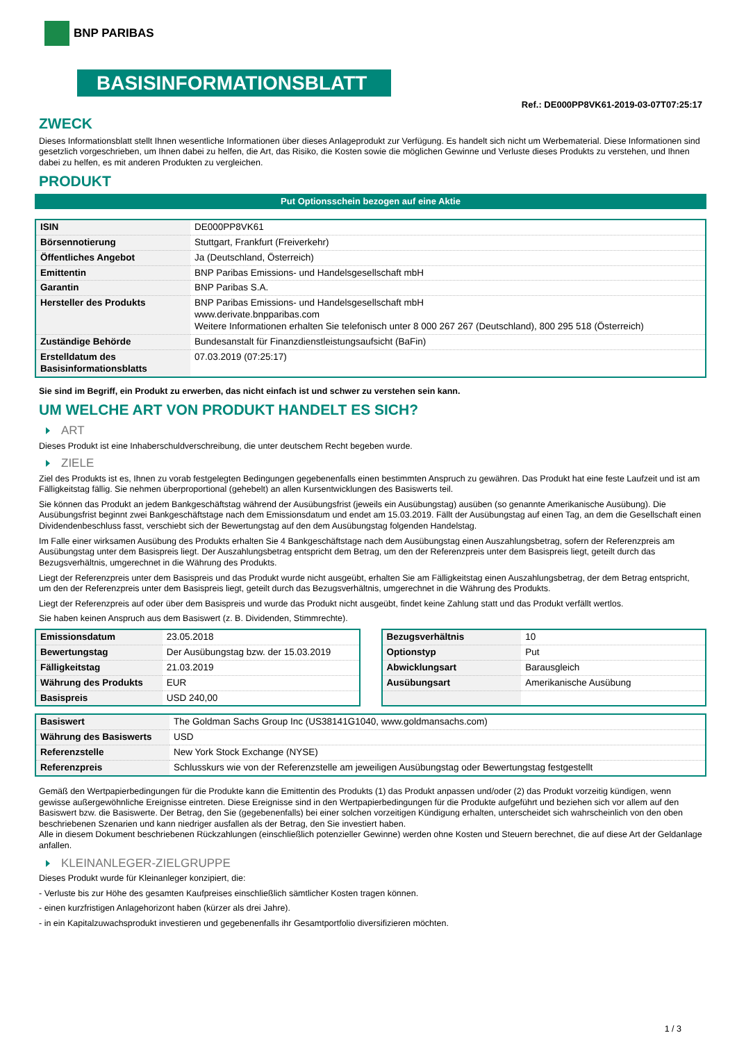BNP PARIBAS
BASISINFORMATIONSBLATT
Ref.: DE000PP8VK61-2019-03-07T07:25:17
ZWECK
Dieses Informationsblatt stellt Ihnen wesentliche Informationen über dieses Anlageprodukt zur Verfügung. Es handelt sich nicht um Werbematerial. Diese Informationen sind gesetzlich vorgeschrieben, um Ihnen dabei zu helfen, die Art, das Risiko, die Kosten sowie die möglichen Gewinne und Verluste dieses Produkts zu verstehen, und Ihnen dabei zu helfen, es mit anderen Produkten zu vergleichen.
PRODUKT
Put Optionsschein bezogen auf eine Aktie
| ISIN | DE000PP8VK61 |
| Börsennotierung | Stuttgart, Frankfurt (Freiverkehr) |
| Öffentliches Angebot | Ja (Deutschland, Österreich) |
| Emittentin | BNP Paribas Emissions- und Handelsgesellschaft mbH |
| Garantin | BNP Paribas S.A. |
| Hersteller des Produkts | BNP Paribas Emissions- und Handelsgesellschaft mbH www.derivate.bnpparibas.com Weitere Informationen erhalten Sie telefonisch unter 8 000 267 267 (Deutschland), 800 295 518 (Österreich) |
| Zuständige Behörde | Bundesanstalt für Finanzdienstleistungsaufsicht (BaFin) |
| Erstelldatum des Basisinformationsblatts | 07.03.2019 (07:25:17) |
Sie sind im Begriff, ein Produkt zu erwerben, das nicht einfach ist und schwer zu verstehen sein kann.
UM WELCHE ART VON PRODUKT HANDELT ES SICH?
ART
Dieses Produkt ist eine Inhaberschuldverschreibung, die unter deutschem Recht begeben wurde.
ZIELE
Ziel des Produkts ist es, Ihnen zu vorab festgelegten Bedingungen gegebenenfalls einen bestimmten Anspruch zu gewähren. Das Produkt hat eine feste Laufzeit und ist am Fälligkeitstag fällig. Sie nehmen überproportional (gehebelt) an allen Kursentwicklungen des Basiswerts teil.
Sie können das Produkt an jedem Bankgeschäftstag während der Ausübungsfrist (jeweils ein Ausübungstag) ausüben (so genannte Amerikanische Ausübung). Die Ausübungsfrist beginnt zwei Bankgeschäftstage nach dem Emissionsdatum und endet am 15.03.2019. Fällt der Ausübungstag auf einen Tag, an dem die Gesellschaft einen Dividendenbeschluss fasst, verschiebt sich der Bewertungstag auf den dem Ausübungstag folgenden Handelstag.
Im Falle einer wirksamen Ausübung des Produkts erhalten Sie 4 Bankgeschäftstage nach dem Ausübungstag einen Auszahlungsbetrag, sofern der Referenzpreis am Ausübungstag unter dem Basispreis liegt. Der Auszahlungsbetrag entspricht dem Betrag, um den der Referenzpreis unter dem Basispreis liegt, geteilt durch das Bezugsverhältnis, umgerechnet in die Währung des Produkts.
Liegt der Referenzpreis unter dem Basispreis und das Produkt wurde nicht ausgeübt, erhalten Sie am Fälligkeitstag einen Auszahlungsbetrag, der dem Betrag entspricht, um den der Referenzpreis unter dem Basispreis liegt, geteilt durch das Bezugsverhältnis, umgerechnet in die Währung des Produkts.
Liegt der Referenzpreis auf oder über dem Basispreis und wurde das Produkt nicht ausgeübt, findet keine Zahlung statt und das Produkt verfällt wertlos.
Sie haben keinen Anspruch aus dem Basiswert (z. B. Dividenden, Stimmrechte).
| Emissionsdatum | 23.05.2018 |
| Bewertungstag | Der Ausübungstag bzw. der 15.03.2019 |
| Fälligkeitstag | 21.03.2019 |
| Währung des Produkts | EUR |
| Basispreis | USD 240,00 |
| Bezugsverhältnis | 10 |
| Optionstyp | Put |
| Abwicklungsart | Barausgleich |
| Ausübungsart | Amerikanische Ausübung |
| Basiswert | The Goldman Sachs Group Inc (US38141G1040, www.goldmansachs.com) |
| Währung des Basiswerts | USD |
| Referenzstelle | New York Stock Exchange (NYSE) |
| Referenzpreis | Schlusskurs wie von der Referenzstelle am jeweiligen Ausübungstag oder Bewertungstag festgestellt |
Gemäß den Wertpapierbedingungen für die Produkte kann die Emittentin des Produkts (1) das Produkt anpassen und/oder (2) das Produkt vorzeitig kündigen, wenn gewisse außergewöhnliche Ereignisse eintreten. Diese Ereignisse sind in den Wertpapierbedingungen für die Produkte aufgeführt und beziehen sich vor allem auf den Basiswert bzw. die Basiswerte. Der Betrag, den Sie (gegebenenfalls) bei einer solchen vorzeitigen Kündigung erhalten, unterscheidet sich wahrscheinlich von den oben beschriebenen Szenarien und kann niedriger ausfallen als der Betrag, den Sie investiert haben.
Alle in diesem Dokument beschriebenen Rückzahlungen (einschließlich potenzieller Gewinne) werden ohne Kosten und Steuern berechnet, die auf diese Art der Geldanlage anfallen.
KLEINANLEGER-ZIELGRUPPE
Dieses Produkt wurde für Kleinanleger konzipiert, die:
- Verluste bis zur Höhe des gesamten Kaufpreises einschließlich sämtlicher Kosten tragen können.
- einen kurzfristigen Anlagehorizont haben (kürzer als drei Jahre).
- in ein Kapitalzuwachsprodukt investieren und gegebenenfalls ihr Gesamtportfolio diversifizieren möchten.
1 / 3